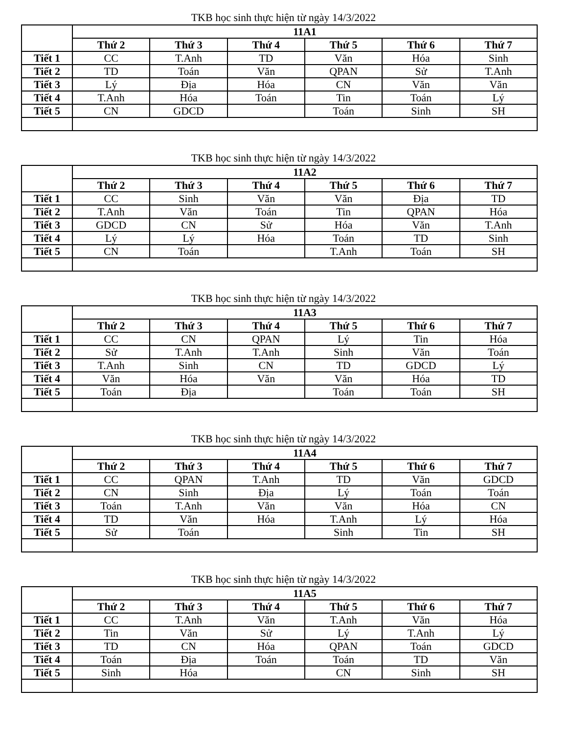TKB học sinh thực hiện từ ngày 14/3/2022
| | 11A1 | | | | | |
| --- | --- | --- | --- | --- | --- | --- |
| | Thứ 2 | Thứ 3 | Thứ 4 | Thứ 5 | Thứ 6 | Thứ 7 |
| Tiết 1 | CC | T.Anh | TD | Văn | Hóa | Sinh |
| Tiết 2 | TD | Toán | Văn | QPAN | Sử | T.Anh |
| Tiết 3 | Lý | Địa | Hóa | CN | Văn | Văn |
| Tiết 4 | T.Anh | Hóa | Toán | Tin | Toán | Lý |
| Tiết 5 | CN | GDCD | | Toán | Sinh | SH |
TKB học sinh thực hiện từ ngày 14/3/2022
| | 11A2 | | | | | |
| --- | --- | --- | --- | --- | --- | --- |
| | Thứ 2 | Thứ 3 | Thứ 4 | Thứ 5 | Thứ 6 | Thứ 7 |
| Tiết 1 | CC | Sinh | Văn | Văn | Địa | TD |
| Tiết 2 | T.Anh | Văn | Toán | Tin | QPAN | Hóa |
| Tiết 3 | GDCD | CN | Sử | Hóa | Văn | T.Anh |
| Tiết 4 | Lý | Lý | Hóa | Toán | TD | Sinh |
| Tiết 5 | CN | Toán | | T.Anh | Toán | SH |
TKB học sinh thực hiện từ ngày 14/3/2022
| | 11A3 | | | | | |
| --- | --- | --- | --- | --- | --- | --- |
| | Thứ 2 | Thứ 3 | Thứ 4 | Thứ 5 | Thứ 6 | Thứ 7 |
| Tiết 1 | CC | CN | QPAN | Lý | Tin | Hóa |
| Tiết 2 | Sử | T.Anh | T.Anh | Sinh | Văn | Toán |
| Tiết 3 | T.Anh | Sinh | CN | TD | GDCD | Lý |
| Tiết 4 | Văn | Hóa | Văn | Văn | Hóa | TD |
| Tiết 5 | Toán | Địa | | Toán | Toán | SH |
TKB học sinh thực hiện từ ngày 14/3/2022
| | 11A4 | | | | | |
| --- | --- | --- | --- | --- | --- | --- |
| | Thứ 2 | Thứ 3 | Thứ 4 | Thứ 5 | Thứ 6 | Thứ 7 |
| Tiết 1 | CC | QPAN | T.Anh | TD | Văn | GDCD |
| Tiết 2 | CN | Sinh | Địa | Lý | Toán | Toán |
| Tiết 3 | Toán | T.Anh | Văn | Văn | Hóa | CN |
| Tiết 4 | TD | Văn | Hóa | T.Anh | Lý | Hóa |
| Tiết 5 | Sử | Toán | | Sinh | Tin | SH |
TKB học sinh thực hiện từ ngày 14/3/2022
| | 11A5 | | | | | |
| --- | --- | --- | --- | --- | --- | --- |
| | Thứ 2 | Thứ 3 | Thứ 4 | Thứ 5 | Thứ 6 | Thứ 7 |
| Tiết 1 | CC | T.Anh | Văn | T.Anh | Văn | Hóa |
| Tiết 2 | Tin | Văn | Sử | Lý | T.Anh | Lý |
| Tiết 3 | TD | CN | Hóa | QPAN | Toán | GDCD |
| Tiết 4 | Toán | Địa | Toán | Toán | TD | Văn |
| Tiết 5 | Sinh | Hóa | | CN | Sinh | SH |